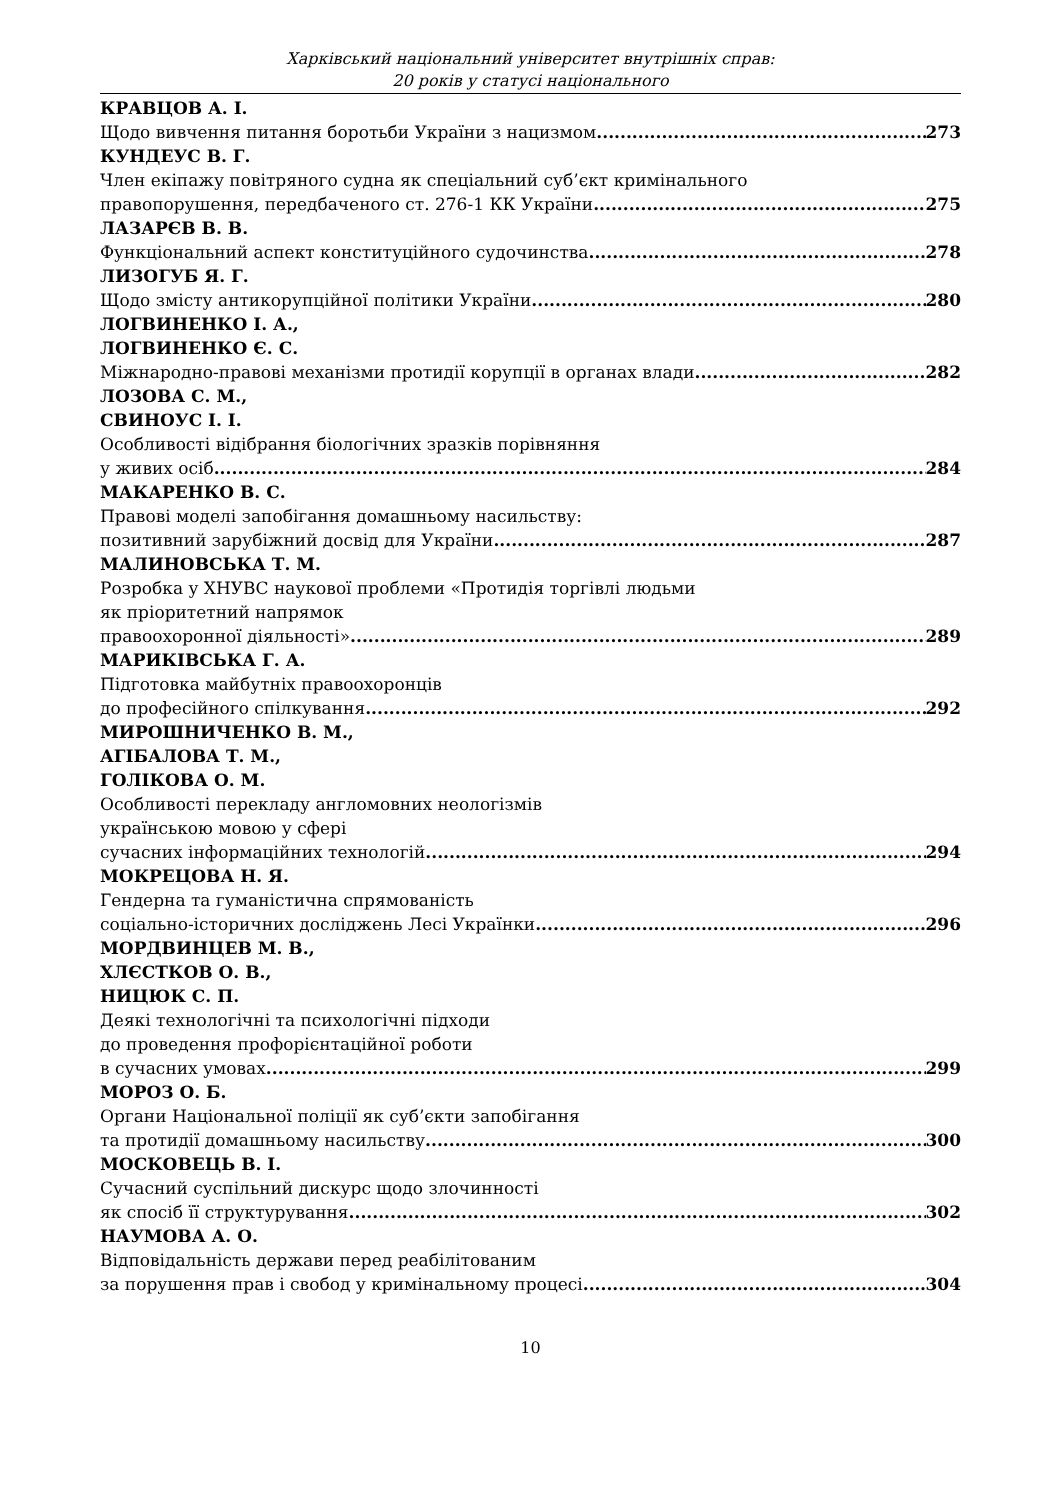Харківський національний університет внутрішніх справ:
20 років у статусі національного
КРАВЦОВ А. І.
Щодо вивчення питання боротьби України з нацизмом 273
КУНДЕУС В. Г.
Член екіпажу повітряного судна як спеціальний суб’єкт кримінального
правопорушення, передбаченого ст. 276-1 КК України 275
ЛАЗАРЄВ В. В.
Функціональний аспект конституційного судочинства 278
ЛИЗОГУБ Я. Г.
Щодо змісту антикорупційної політики України 280
ЛОГВИНЕНКО І. А.,
ЛОГВИНЕНКО Є. С.
Міжнародно-правові механізми протидії корупції в органах влади 282
ЛОЗОВА С. М.,
СВИНОУС І. І.
Особливості відібрання біологічних зразків порівняння
у живих осіб 284
МАКАРЕНКО В. С.
Правові моделі запобігання домашньому насильству:
позитивний зарубіжний досвід для України 287
МАЛИНОВСЬКА Т. М.
Розробка у ХНУВС наукової проблеми «Протидія торгівлі людьми
як пріоритетний напрямок
правоохоронної діяльності» 289
МАРИКІВСЬКА Г. А.
Підготовка майбутніх правоохоронців
до професійного спілкування 292
МИРОШНИЧЕНКО В. М.,
АГІБАЛОВА Т. М.,
ГОЛІКОВА О. М.
Особливості перекладу англомовних неологізмів
українською мовою у сфері
сучасних інформаційних технологій 294
МОКРЕЦОВА Н. Я.
Гендерна та гуманістична спрямованість
соціально-історичних досліджень Лесі Українки 296
МОРДВИНЦЕВ М. В.,
ХЛЄСТКОВ О. В.,
НИЦЮК С. П.
Деякі технологічні та психологічні підходи
до проведення профорієнтаційної роботи
в сучасних умовах 299
МОРОЗ О. Б.
Органи Національної поліції як суб’єкти запобігання
та протидії домашньому насильству 300
МОСКОВЕЦЬ В. І.
Сучасний суспільний дискурс щодо злочинності
як спосіб її структурування 302
НАУМОВА А. О.
Відповідальність держави перед реабілітованим
за порушення прав і свобод у кримінальному процесі 304
10